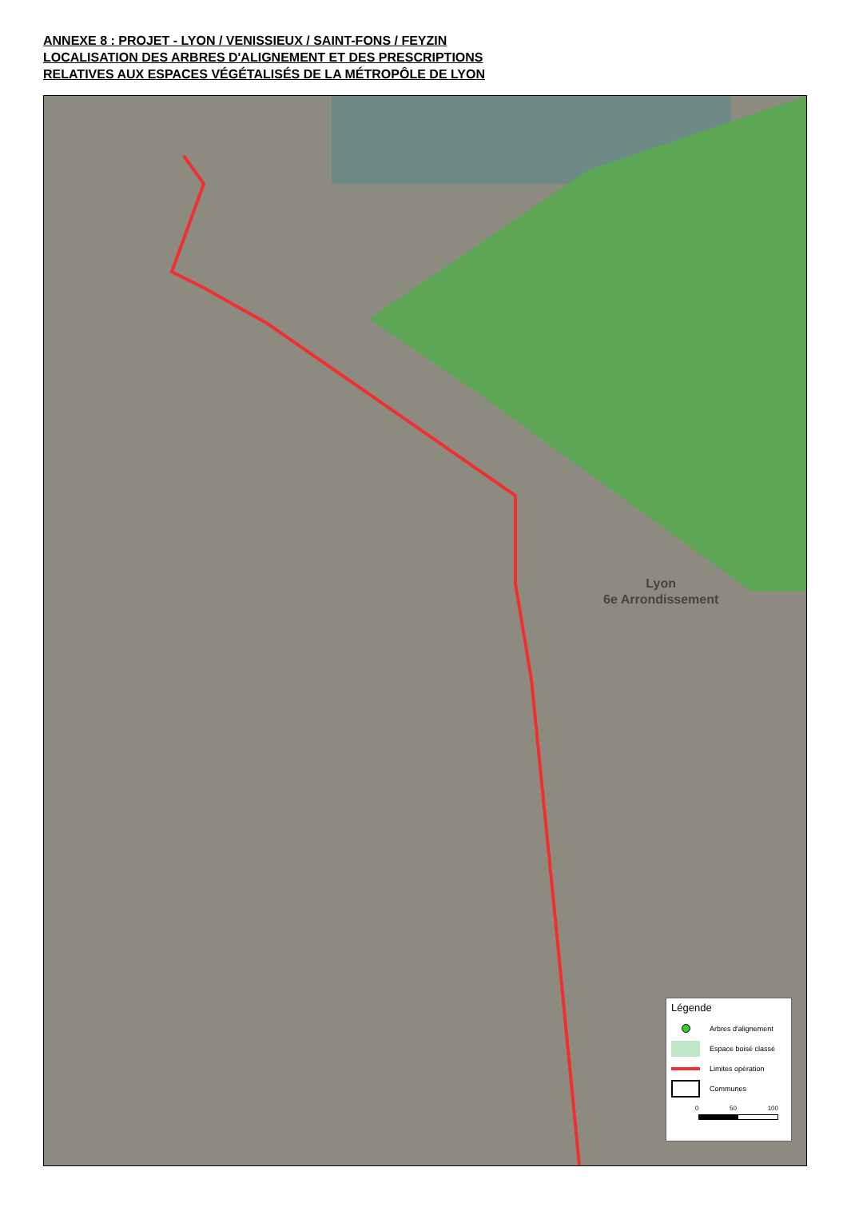ANNEXE 8 : PROJET - LYON / VENISSIEUX / SAINT-FONS / FEYZIN
LOCALISATION DES ARBRES D'ALIGNEMENT ET DES PRESCRIPTIONS
RELATIVES AUX ESPACES VÉGÉTALISÉS DE LA MÉTROPÔLE DE LYON
Lyon
6e Arrondissement
Légende
Arbres d'alignement
Espace boisé classé
Limites opération
Communes
0 50 100